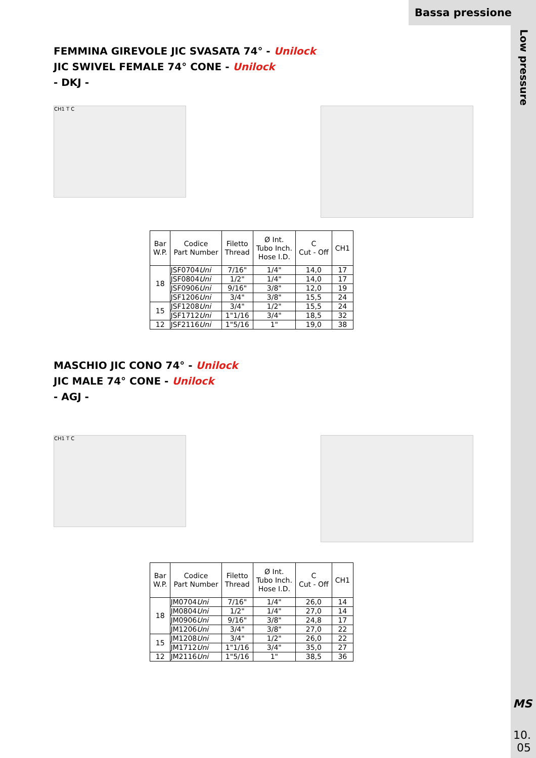Bassa pressione
Low pressure
MS
10.
05
FEMMINA GIREVOLE JIC SVASATA 74° - Unilock
JIC SWIVEL FEMALE 74° CONE - Unilock
- DKJ -
CH1 T C
| Bar W.P. | Codice Part Number | Filetto Thread | Ø Int. Tubo Inch. Hose I.D. | C Cut - Off | CH1 |
| --- | --- | --- | --- | --- | --- |
| 18 | JSF0704 Uni | 7/16" | 1/4" | 14,0 | 17 |
| | JSF0804 Uni | 1/2" | 1/4" | 14,0 | 17 |
| | JSF0906 Uni | 9/16" | 3/8" | 12,0 | 19 |
| | JSF1206 Uni | 3/4" | 3/8" | 15,5 | 24 |
| 15 | JSF1208 Uni | 3/4" | 1/2" | 15,5 | 24 |
| | JSF1712 Uni | 1"1/16 | 3/4" | 18,5 | 32 |
| 12 | JSF2116 Uni | 1"5/16 | 1" | 19,0 | 38 |
MASCHIO JIC CONO 74° - Unilock
JIC MALE 74° CONE - Unilock
- AGJ -
CH1 T C
| Bar W.P. | Codice Part Number | Filetto Thread | Ø Int. Tubo Inch. Hose I.D. | C Cut - Off | CH1 |
| --- | --- | --- | --- | --- | --- |
| 18 | JM0704 Uni | 7/16" | 1/4" | 26,0 | 14 |
| | JM0804 Uni | 1/2" | 1/4" | 27,0 | 14 |
| | JM0906 Uni | 9/16" | 3/8" | 24,8 | 17 |
| | JM1206 Uni | 3/4" | 3/8" | 27,0 | 22 |
| 15 | JM1208 Uni | 3/4" | 1/2" | 26,0 | 22 |
| | JM1712 Uni | 1"1/16 | 3/4" | 35,0 | 27 |
| 12 | JM2116 Uni | 1"5/16 | 1" | 38,5 | 36 |